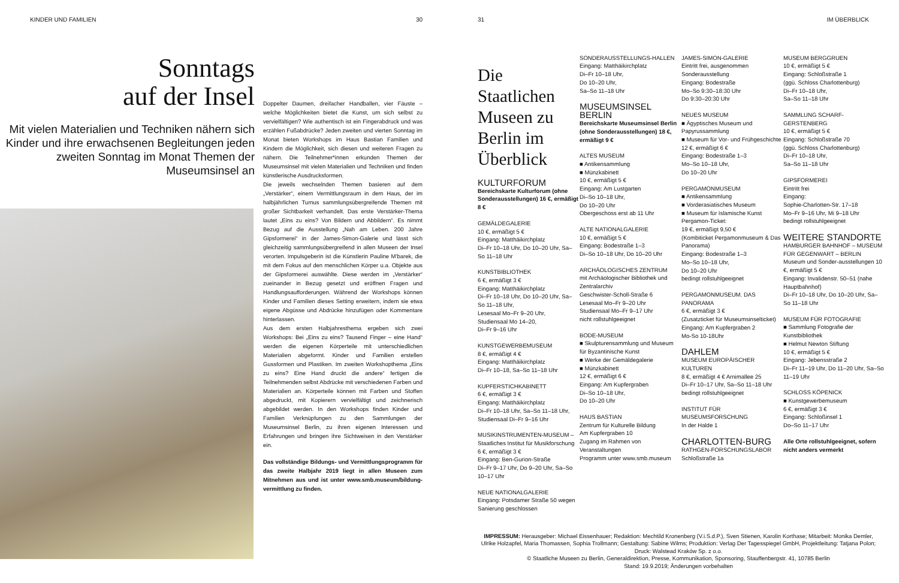KINDER UND FAMILIEN 30
Sonntags
auf der Insel
Mit vielen Materialien und Techniken nähern sich Kinder und ihre erwachsenen Begleitungen jeden zweiten Sonntag im Monat Themen der Museumsinsel an
Doppelter Daumen, dreifacher Handballen, vier Fäuste – welche Möglichkeiten bietet die Kunst, um sich selbst zu vervielfältigen? Wie authentisch ist ein Fingerabdruck und was erzählen Fußabdrücke? Jeden zweiten und vierten Sonntag im Monat bieten Workshops im Haus Bastian Familien und Kindern die Möglichkeit, sich diesen und weiteren Fragen zu nähern. Die Teilnehmer*innen erkunden Themen der Museumsinsel mit vielen Materialien und Techniken und finden künstlerische Ausdrucksformen.
Die jeweils wechselnden Themen basieren auf dem „Verstärker“, einem Vermittlungsraum in dem Haus, der im halbjährlichen Turnus sammlungsübergreifende Themen mit großer Sichtbarkeit verhandelt. Das erste Verstärker-Thema lautet „Eins zu eins? Von Bildern und Abbildern“. Es nimmt Bezug auf die Ausstellung „Nah am Leben. 200 Jahre Gipsformerei“ in der James-Simon-Galerie und lässt sich gleichzeitig sammlungsübergreifend in allen Museen der Insel verorten. Impulsgeberin ist die Künstlerin Pauline M’barek, die mit dem Fokus auf den menschlichen Körper u.a. Objekte aus der Gipsformerei auswählte. Diese werden im „Verstärker“ zueinander in Bezug gesetzt und eröffnen Fragen und Handlungsaufforderungen. Während der Workshops können Kinder und Familien dieses Setting erweitern, indem sie etwa eigene Abgüsse und Abdrücke hinzufügen oder Kommentare hinterlassen.
Aus dem ersten Halbjahresthema ergeben sich zwei Workshops: Bei „Eins zu eins? Tausend Finger – eine Hand“ werden die eigenen Körperteile mit unterschiedlichen Materialien abgeformt. Kinder und Familien erstellen Gussformen und Plastiken. Im zweiten Workshopthema „Eins zu eins? Eine Hand druckt die andere“ fertigen die Teilnehmenden selbst Abdrücke mit verschiedenen Farben und Materialien an. Körperteile können mit Farben und Stoffen abgedruckt, mit Kopierern vervielfältigt und zeichnerisch abgebildet werden. In den Workshops finden Kinder und Familien Verknüpfungen zu den Sammlungen der Museumsinsel Berlin, zu ihren eigenen Interessen und Erfahrungen und bringen ihre Sichtweisen in den Verstärker ein.
Das vollständige Bildungs- und Vermittlungsprogramm für das zweite Halbjahr 2019 liegt in allen Museen zum Mitnehmen aus und ist unter www.smb.museum/bildung-vermittlung zu finden.
31 IM ÜBERBLICK
Die Staatlichen Museen zu Berlin im Überblick
KULTURFORUM
Bereichskarte Kulturforum (ohne Sonderausstellungen) 16 €, ermäßigt 8 €
GEMÄLDEGALERIE
10 €, ermäßigt 5 €
Eingang: Matthäikirchplatz
Di–Fr 10–18 Uhr, Do 10–20 Uhr, Sa–So 11–18 Uhr
KUNSTBIBLIOTHEK
6 €, ermäßigt 3 €
Eingang: Matthäikirchplatz
Di–Fr 10–18 Uhr, Do 10–20 Uhr, Sa–So 11–18 Uhr,
Lesesaal Mo–Fr 9–20 Uhr,
Studiensaal Mo 14–20,
Di–Fr 9–16 Uhr
KUNSTGEWERBEMUSEUM
8 €, ermäßigt 4 €
Eingang: Matthäikirchplatz
Di–Fr 10–18, Sa–So 11–18 Uhr
KUPFERSTICHKABINETT
6 €, ermäßigt 3 €
Eingang: Matthäikirchplatz
Di–Fr 10–18 Uhr, Sa–So 11–18 Uhr, Studiensaal Di–Fr 9–16 Uhr
MUSIKINSTRUMENTEN-MUSEUM – Staatliches Institut für Musikforschung
6 €, ermäßigt 3 €
Eingang: Ben-Gurion-Straße
Di–Fr 9–17 Uhr, Do 9–20 Uhr, Sa–So 10–17 Uhr
NEUE NATIONALGALERIE
Eingang: Potsdamer Straße 50 wegen Sanierung geschlossen
SONDERAUSSTELLUNGS-HALLEN
Eingang: Matthäikirchplatz
Di–Fr 10–18 Uhr,
Do 10–20 Uhr,
Sa–So 11–18 Uhr
MUSEUMSINSEL BERLIN
Bereichskarte Museumsinsel Berlin (ohne Sonderausstellungen) 18 €, ermäßigt 9 €
ALTES MUSEUM
■ Antikensammlung
■ Münzkabinett
10 €, ermäßigt 5 €
Eingang: Am Lustgarten
Di–So 10–18 Uhr,
Do 10–20 Uhr
Obergeschoss erst ab 11 Uhr
ALTE NATIONALGALERIE
10 €, ermäßigt 5 €
Eingang: Bodestraße 1–3
Di–So 10–18 Uhr, Do 10–20 Uhr
ARCHÄOLOGISCHES ZENTRUM
mit Archäologischer Bibliothek und Zentralarchiv
Geschwister-Scholl-Straße 6
Lesesaal Mo–Fr 9–20 Uhr
Studiensaal Mo–Fr 9–17 Uhr
nicht rollstuhlgeeignet
BODE-MUSEUM
■ Skulpturensammlung und Museum für Byzantinische Kunst
■ Werke der Gemäldegalerie
■ Münzkabinett
12 €, ermäßigt 6 €
Eingang: Am Kupfergraben
Di–So 10–18 Uhr,
Do 10–20 Uhr
HAUS BASTIAN
Zentrum für Kulturelle Bildung
Am Kupfergraben 10
Zugang im Rahmen von Veranstaltungen
Programm unter www.smb.museum
JAMES-SIMON-GALERIE
Eintritt frei, ausgenommen Sonderausstellung
Eingang: Bodestraße
Mo–So 9:30–18:30 Uhr
Do 9:30–20:30 Uhr
NEUES MUSEUM
■ Ägyptisches Museum und Papyrussammlung
■ Museum für Vor- und Frühgeschichte
12 €, ermäßigt 6 €
Eingang: Bodestraße 1–3
Mo–So 10–18 Uhr,
Do 10–20 Uhr
PERGAMONMUSEUM
■ Antikensammlung
■ Vorderasiatisches Museum
■ Museum für Islamische Kunst
Pergamon-Ticket:
19 €, ermäßigt 9,50 €
(Kombiticket Pergamonmuseum & Das Panorama)
Eingang: Bodestraße 1–3
Mo–So 10–18 Uhr,
Do 10–20 Uhr
bedingt rollstuhlgeeignet
PERGAMONMUSEUM. DAS PANORAMA
6 €, ermäßigt 3 €
(Zusatzticket für Museumsinselticket)
Eingang: Am Kupfergraben 2
Mo-So 10-18Uhr
DAHLEM
MUSEUM EUROPÄISCHER KULTUREN
8 €, ermäßigt 4 € Arnimallee 25
Di–Fr 10–17 Uhr, Sa–So 11–18 Uhr
bedingt rollstuhlgeeignet
INSTITUT FÜR MUSEUMSFORSCHUNG
In der Halde 1
CHARLOTTEN-BURG
RATHGEN-FORSCHUNGSLABOR
Schloßstraße 1a
MUSEUM BERGGRUEN
10 €, ermäßigt 5 €
Eingang: Schloßstraße 1
(ggü. Schloss Charlottenburg)
Di–Fr 10–18 Uhr,
Sa–So 11–18 Uhr
SAMMLUNG SCHARF-GERSTENBERG
10 €, ermäßigt 5 €
Eingang: Schloßstraße 70
(ggü. Schloss Charlottenburg)
Di–Fr 10–18 Uhr,
Sa–So 11–18 Uhr
GIPSFORMEREI
Eintritt frei
Eingang:
Sophie-Charlotten-Str. 17–18
Mo–Fr 9–16 Uhr, Mi 9–18 Uhr
bedingt rollstuhlgeeignet
WEITERE STANDORTE
HAMBURGER BAHNHOF – MUSEUM FÜR GEGENWART – BERLIN
Museum und Sonder-ausstellungen 10 €, ermäßigt 5 €
Eingang: Invalidenstr. 50–51 (nahe Hauptbahnhof)
Di–Fr 10–18 Uhr, Do 10–20 Uhr, Sa–So 11–18 Uhr
MUSEUM FÜR FOTOGRAFIE
■ Sammlung Fotografie der Kunstbibliothek
■ Helmut Newton Stiftung
10 €, ermäßigt 5 €
Eingang: Jebensstraße 2
Di–Fr 11–19 Uhr, Do 11–20 Uhr, Sa–So 11–19 Uhr
SCHLOSS KÖPENICK
■ Kunstgewerbemuseum
6 €, ermäßigt 3 €
Eingang: Schloßinsel 1
Do–So 11–17 Uhr
Alle Orte rollstuhlgeeignet, sofern nicht anders vermerkt
IMPRESSUM: Herausgeber: Michael Eissenhauer; Redaktion: Mechtild Kronenberg (V.i.S.d.P.), Sven Stienen, Karolin Korthase; Mitarbeit: Monika Demler, Ulrike Holzapfel, Maria Thomassen, Sophia Trollmann; Gestaltung: Sabine Wilms; Produktion: Verlag Der Tagesspiegel GmbH, Projektleitung: Tatjana Polon; Druck: Walstead Kraków Sp. z o.o.
© Staatliche Museen zu Berlin, Generaldirektion, Presse, Kommunikation, Sponsoring, Stauffenbergstr. 41, 10785 Berlin
Stand: 19.9.2019; Änderungen vorbehalten